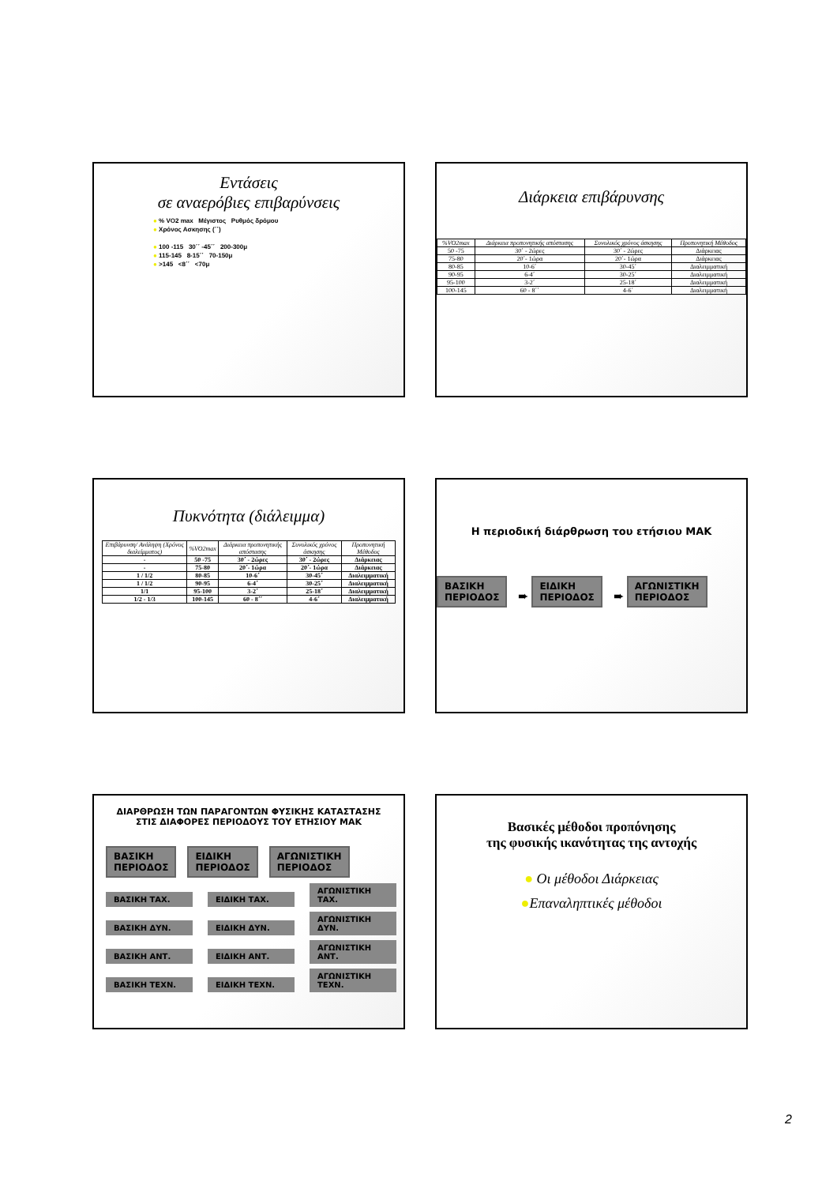Εντάσεις
σε αναερόβιες επιβαρύνσεις
● % VO2 max Μέγιστος Ρυθμός δρόμου
● Χρόνος Ασκησης (΄΄)
● 100 -115 30΄΄ -45΄΄ 200-300μ
● 115-145 8-15΄΄ 70-150μ
● >145 <8΄΄ <70μ
Διάρκεια επιβάρυνσης
| %VO2max | Διάρκεια προπονητικής απόστασης | Συνολικός χρόνος άσκησης | Προπονητική Μέθοδος |
| --- | --- | --- | --- |
| 50 -75 | 30΄ - 2ώρες | 30΄ - 2ώρες | Διάρκειας |
| 75-80 | 20΄- 1ώρα | 20΄- 1ώρα | Διάρκειας |
| 80-85 | 10-6΄ | 30-45΄ | Διαλειμματική |
| 90-95 | 6-4΄ | 30-25΄ | Διαλειμματική |
| 95-100 | 3-2΄ | 25-18΄ | Διαλειμματική |
| 100-145 | 60 - 8΄΄ | 4-6΄ | Διαλειμματική |
Πυκνότητα (διάλειμμα)
| Επιβάρυνση/ Ανάληψη (Χρόνος διαλείμματος) | %VO2max | Διάρκεια προπονητικής απόστασης | Συνολικός χρόνος άσκησης | Προπονητική Μέθοδος |
| --- | --- | --- | --- | --- |
| - | 50 -75 | 30΄ - 2ώρες | 30΄ - 2ώρες | Διάρκειας |
| - | 75-80 | 20΄- 1ώρα | 20΄- 1ώρα | Διάρκειας |
| 1 / 1/2 | 80-85 | 10-6΄ | 30-45΄ | Διαλειμματική |
| 1 / 1/2 | 90-95 | 6-4΄ | 30-25΄ | Διαλειμματική |
| 1/1 | 95-100 | 3-2΄ | 25-18΄ | Διαλειμματική |
| 1/2 - 1/3 | 100-145 | 60 - 8΄΄ | 4-6΄ | Διαλειμματική |
Η περιοδική διάρθρωση του ετήσιου ΜΑΚ
ΒΑΣΙΚΗ
ΠΕΡΙΟΔΟΣ ➨ ΕΙΔΙΚΗ
ΠΕΡΙΟΔΟΣ ➨ ΑΓΩΝΙΣΤΙΚΗ
ΠΕΡΙΟΔΟΣ
ΔΙΑΡΘΡΩΣΗ ΤΩΝ ΠΑΡΑΓΟΝΤΩΝ ΦΥΣΙΚΗΣ ΚΑΤΑΣΤΑΣΗΣ
ΣΤΙΣ ΔΙΑΦΟΡΕΣ ΠΕΡΙΟΔΟΥΣ ΤΟΥ ΕΤΗΣΙΟΥ ΜΑΚ
ΒΑΣΙΚΗ
ΠΕΡΙΟΔΟΣ ΕΙΔΙΚΗ
ΠΕΡΙΟΔΟΣ ΑΓΩΝΙΣΤΙΚΗ
ΠΕΡΙΟΔΟΣ
ΒΑΣΙΚΗ ΤΑΧ. ΕΙΔΙΚΗ ΤΑΧ. ΑΓΩΝΙΣΤΙΚΗ ΤΑΧ.
ΒΑΣΙΚΗ ΔΥΝ. ΕΙΔΙΚΗ ΔΥΝ. ΑΓΩΝΙΣΤΙΚΗ ΔΥΝ.
ΒΑΣΙΚΗ ΑΝΤ. ΕΙΔΙΚΗ ΑΝΤ. ΑΓΩΝΙΣΤΙΚΗ ΑΝΤ.
ΒΑΣΙΚΗ ΤΕΧΝ. ΕΙΔΙΚΗ ΤΕΧΝ. ΑΓΩΝΙΣΤΙΚΗ ΤΕΧΝ.
Βασικές μέθοδοι προπόνησης
της φυσικής ικανότητας της αντοχής
● Οι μέθοδοι Διάρκειας
●Επαναληπτικές μέθοδοι
2